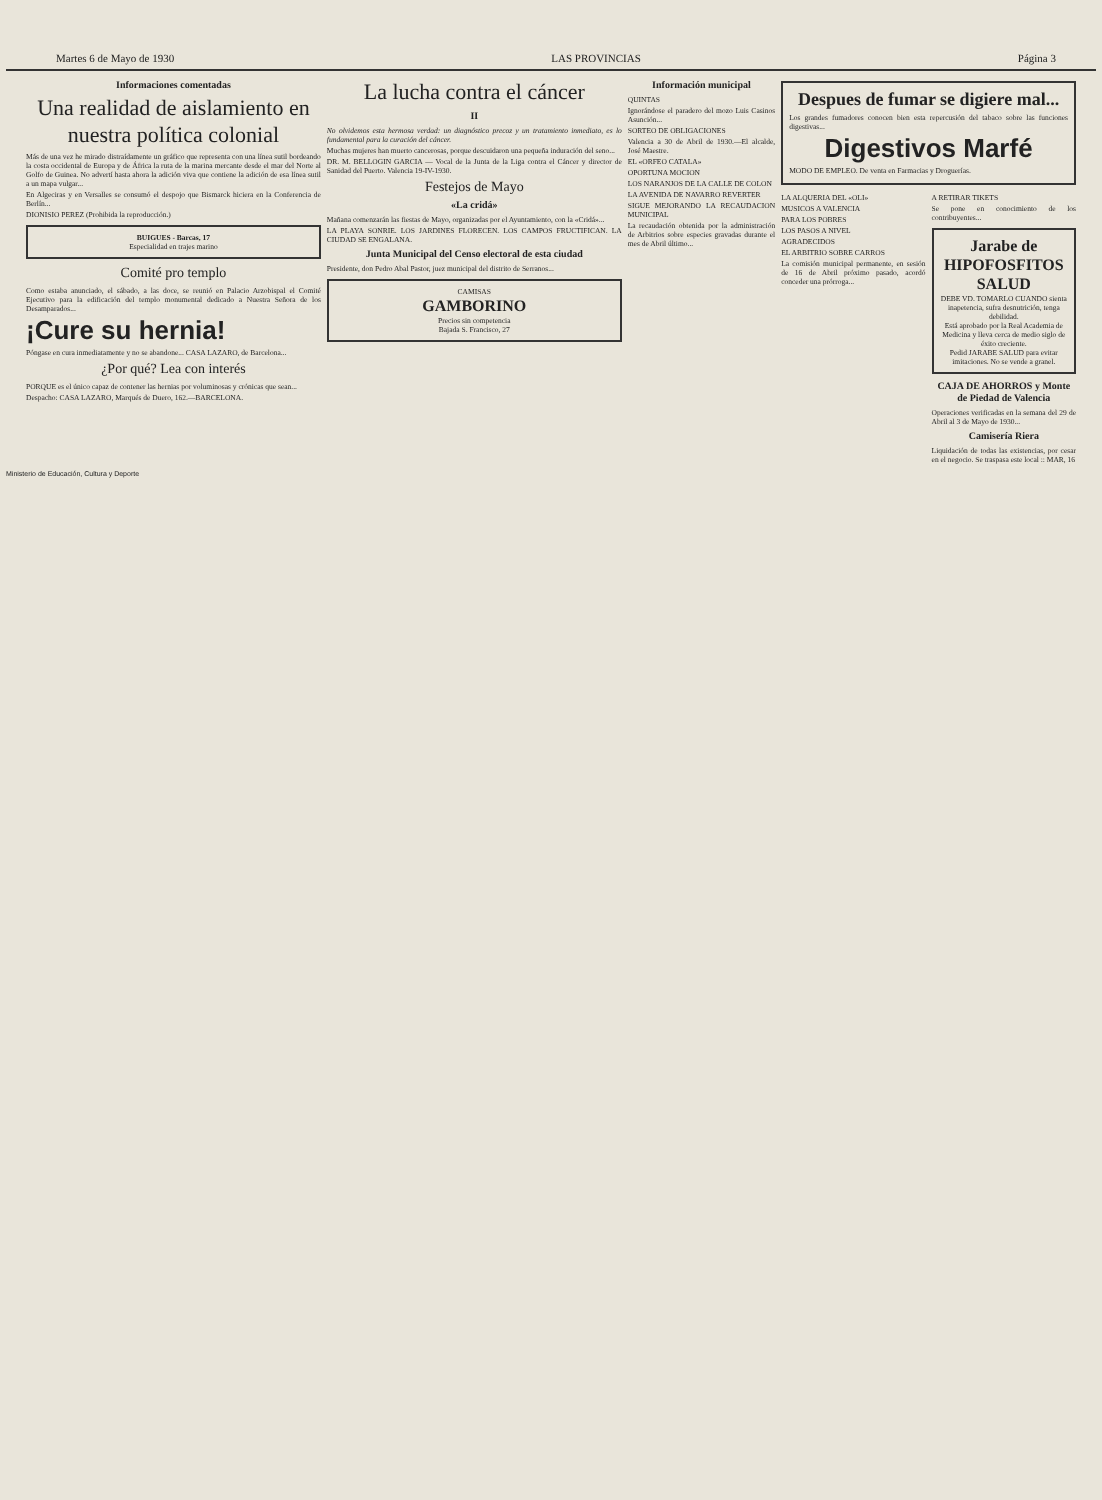Martes 6 de Mayo de 1930 LAS PROVINCIAS Página 3
Informaciones comentadas
Una realidad de aislamiento en nuestra política colonial
Más de una vez he mirado distraídamente un gráfico que representa con una línea sutil bordeando la costa occidental de Europa y de África la ruta de la marina mercante desde el mar del Norte al Golfo de Guinea. No advertí hasta ahora la adición viva que contiene la adición de esa línea sutil a un mapa vulgar...
En Algeciras y en Versalles se consumó el despojo que Bismarck hiciera en la Conferencia de Berlín...
DIONISIO PEREZ (Prohibida la reproducción.)
BUIGUES - Barcas, 17
Especialidad en trajes marino
Comité pro templo
Como estaba anunciado, el sábado, a las doce, se reunió en Palacio Arzobispal el Comité Ejecutivo para la edificación del templo monumental dedicado a Nuestra Señora de los Desamparados...
¡Cure su hernia!
Póngase en cura inmediatamente y no se abandone... CASA LAZARO, de Barcelona...
¿Por qué? Lea con interés
PORQUE es el único capaz de contener las hernias por voluminosas y crónicas que sean...
Despacho: CASA LAZARO, Marqués de Duero, 162.—BARCELONA.
La lucha contra el cáncer
II
No olvidemos esta hermosa verdad: un diagnóstico precoz y un tratamiento inmediato, es lo fundamental para la curación del cáncer.
Muchas mujeres han muerto cancerosas, porque descuidaron una pequeña induración del seno...
DR. M. BELLOGIN GARCIA — Vocal de la Junta de la Liga contra el Cáncer y director de Sanidad del Puerto. Valencia 19-IV-1930.
Festejos de Mayo
«La cridá»
Mañana comenzarán las fiestas de Mayo, organizadas por el Ayuntamiento, con la «Cridá»...
LA PLAYA SONRIE. LOS JARDINES FLORECEN. LOS CAMPOS FRUCTIFICAN. LA CIUDAD SE ENGALANA.
Junta Municipal del Censo electoral de esta ciudad
Presidente, don Pedro Abal Pastor, juez municipal del distrito de Serranos...
CAMISAS
GAMBORINO
Precios sin competencia
Bajada S. Francisco, 27
Información municipal
QUINTAS
Ignorándose el paradero del mozo Luis Casinos Asunción...
SORTEO DE OBLIGACIONES
Valencia a 30 de Abril de 1930.—El alcalde, José Maestre.
EL «ORFEO CATALA»
OPORTUNA MOCION
LOS NARANJOS DE LA CALLE DE COLON
LA AVENIDA DE NAVARRO REVERTER
SIGUE MEJORANDO LA RECAUDACION MUNICIPAL
La recaudación obtenida por la administración de Arbitrios sobre especies gravadas durante el mes de Abril último...
Despues de fumar se digiere mal...
Los grandes fumadores conocen bien esta repercusión del tabaco sobre las funciones digestivas...
Digestivos Marfé
MODO DE EMPLEO. De venta en Farmacias y Droguerías.
LA ALQUERIA DEL «OLI»
MUSICOS A VALENCIA
PARA LOS POBRES
LOS PASOS A NIVEL
AGRADECIDOS
EL ARBITRIO SOBRE CARROS
La comisión municipal permanente, en sesión de 16 de Abril próximo pasado, acordó conceder una prórroga...
A RETIRAR TIKETS
Se pone en conocimiento de los contribuyentes...
Jarabe de HIPOFOSFITOS SALUD
DEBE VD. TOMARLO CUANDO sienta inapetencia, sufra desnutrición, tenga debilidad.
Está aprobado por la Real Academia de Medicina y lleva cerca de medio siglo de éxito creciente.
Pedid JARABE SALUD para evitar imitaciones. No se vende a granel.
CAJA DE AHORROS y Monte de Piedad de Valencia
Operaciones verificadas en la semana del 29 de Abril al 3 de Mayo de 1930...
Camisería Riera
Liquidación de todas las existencias, por cesar en el negocio. Se traspasa este local :: MAR, 16
Ministerio de Educación, Cultura y Deporte